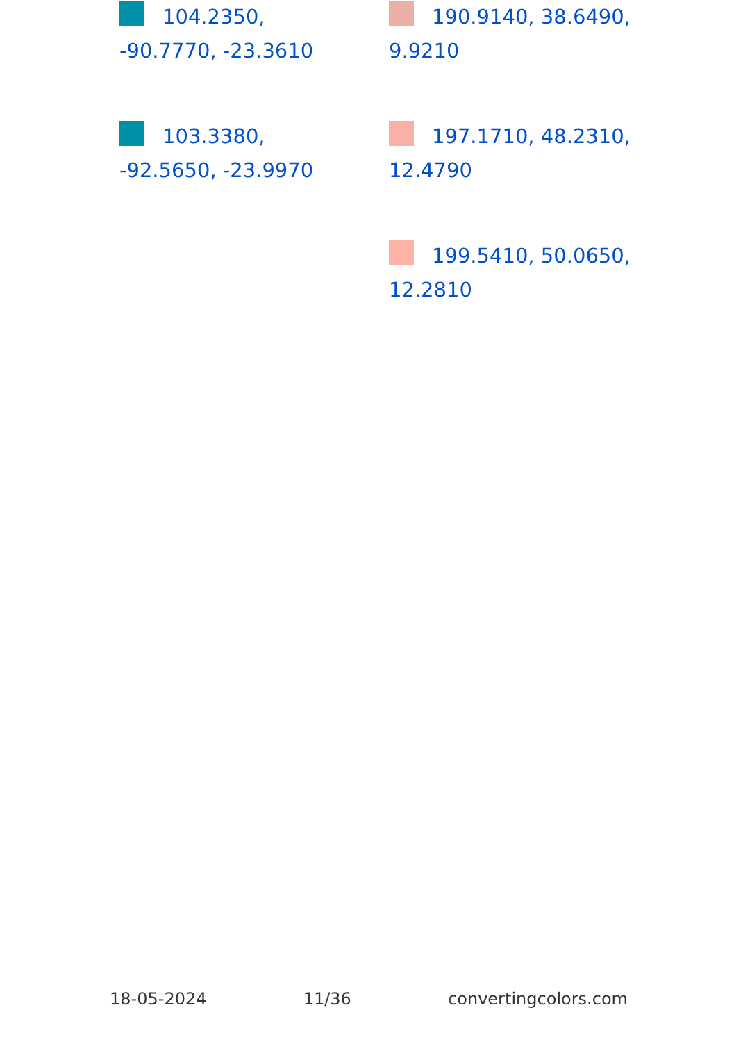104.2350, -90.7770, -23.3610
103.3380, -92.5650, -23.9970
190.9140, 38.6490, 9.9210
197.1710, 48.2310, 12.4790
199.5410, 50.0650, 12.2810
18-05-2024 11/36 convertingcolors.com